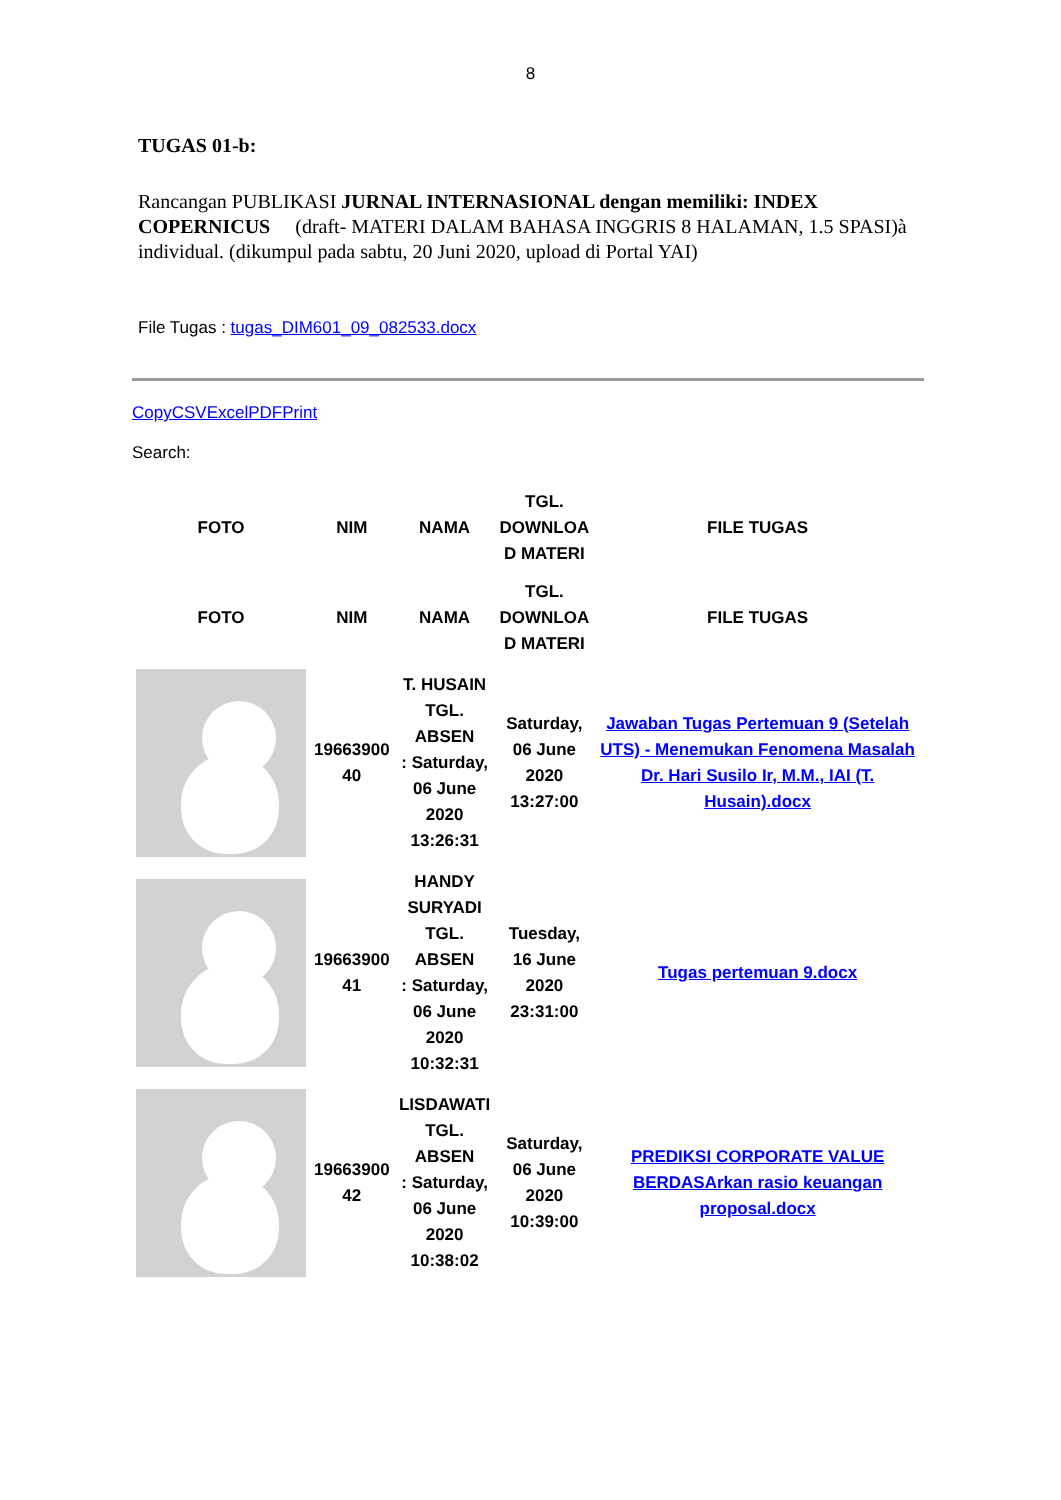8
TUGAS 01-b:
Rancangan PUBLIKASI JURNAL INTERNASIONAL dengan memiliki: INDEX COPERNICUS (draft- MATERI DALAM BAHASA INGGRIS 8 HALAMAN, 1.5 SPASI)à individual. (dikumpul pada sabtu, 20 Juni 2020, upload di Portal YAI)
File Tugas : tugas_DIM601_09_082533.docx
CopyCSVExcelPDFPrint
Search:
| FOTO | NIM | NAMA | TGL. DOWNLOA D MATERI | FILE TUGAS |
| --- | --- | --- | --- | --- |
| FOTO | NIM | NAMA | TGL. DOWNLOA D MATERI | FILE TUGAS |
| | 19663900 40 | T. HUSAIN TGL. ABSEN : Saturday, 06 June 2020 13:26:31 | Saturday, 06 June 2020 13:27:00 | Jawaban Tugas Pertemuan 9 (Setelah UTS) - Menemukan Fenomena Masalah Dr. Hari Susilo Ir, M.M., IAI (T. Husain).docx |
| | 19663900 41 | HANDY SURYADI TGL. ABSEN : Saturday, 06 June 2020 10:32:31 | Tuesday, 16 June 2020 23:31:00 | Tugas pertemuan 9.docx |
| | 19663900 42 | LISDAWATI TGL. ABSEN : Saturday, 06 June 2020 10:38:02 | Saturday, 06 June 2020 10:39:00 | PREDIKSI CORPORATE VALUE BERDASArkan rasio keuangan proposal.docx |